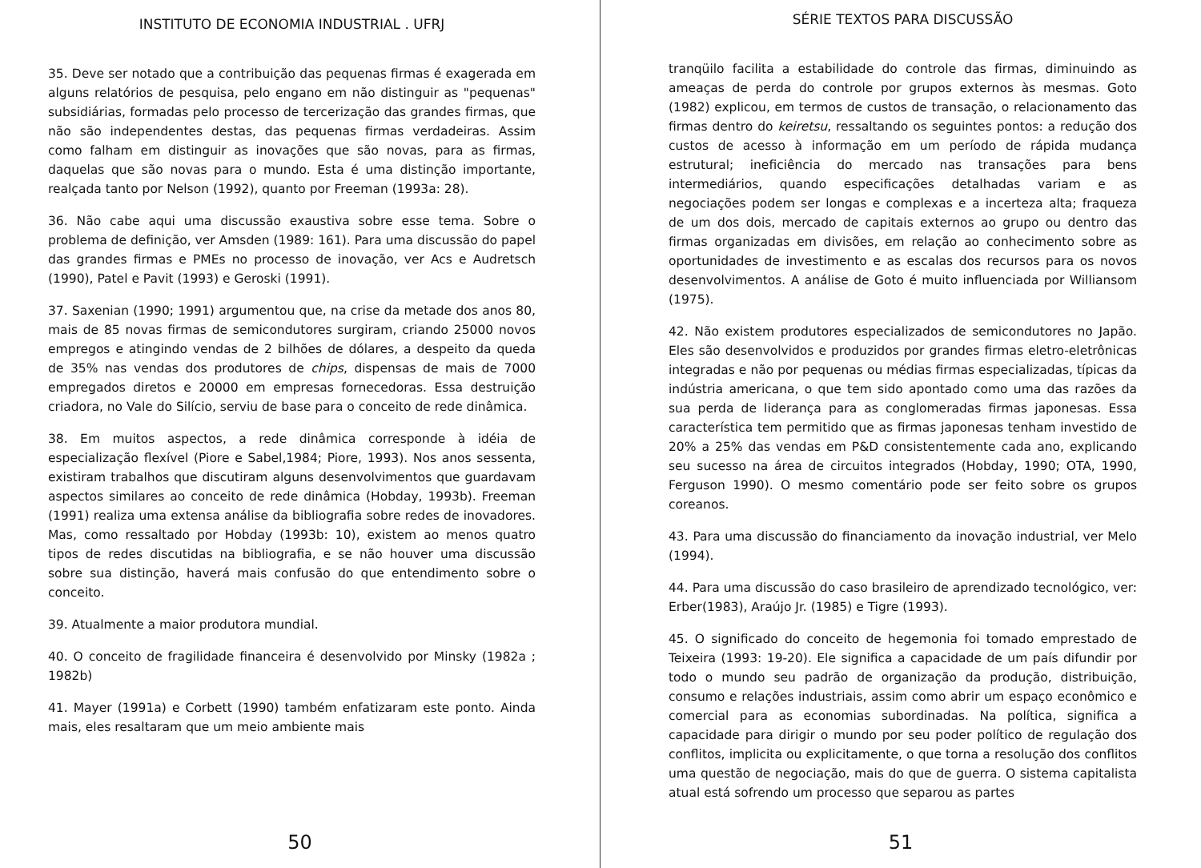INSTITUTO DE ECONOMIA INDUSTRIAL . UFRJ
35. Deve ser notado que a contribuição das pequenas firmas é exagerada em alguns relatórios de pesquisa, pelo engano em não distinguir as "pequenas" subsidiárias, formadas pelo processo de tercerização das grandes firmas, que não são independentes destas, das pequenas firmas verdadeiras. Assim como falham em distinguir as inovações que são novas, para as firmas, daquelas que são novas para o mundo. Esta é uma distinção importante, realçada tanto por Nelson (1992), quanto por Freeman (1993a: 28).
36. Não cabe aqui uma discussão exaustiva sobre esse tema. Sobre o problema de definição, ver Amsden (1989: 161). Para uma discussão do papel das grandes firmas e PMEs no processo de inovação, ver Acs e Audretsch (1990), Patel e Pavit (1993) e Geroski (1991).
37. Saxenian (1990; 1991) argumentou que, na crise da metade dos anos 80, mais de 85 novas firmas de semicondutores surgiram, criando 25000 novos empregos e atingindo vendas de 2 bilhões de dólares, a despeito da queda de 35% nas vendas dos produtores de chips, dispensas de mais de 7000 empregados diretos e 20000 em empresas fornecedoras. Essa destruição criadora, no Vale do Silício, serviu de base para o conceito de rede dinâmica.
38. Em muitos aspectos, a rede dinâmica corresponde à idéia de especialização flexível (Piore e Sabel,1984; Piore, 1993). Nos anos sessenta, existiram trabalhos que discutiram alguns desenvolvimentos que guardavam aspectos similares ao conceito de rede dinâmica (Hobday, 1993b). Freeman (1991) realiza uma extensa análise da bibliografia sobre redes de inovadores. Mas, como ressaltado por Hobday (1993b: 10), existem ao menos quatro tipos de redes discutidas na bibliografia, e se não houver uma discussão sobre sua distinção, haverá mais confusão do que entendimento sobre o conceito.
39. Atualmente a maior produtora mundial.
40. O conceito de fragilidade financeira é desenvolvido por Minsky (1982a ; 1982b)
41. Mayer (1991a) e Corbett (1990) também enfatizaram este ponto. Ainda mais, eles resaltaram que um meio ambiente mais
50
SÉRIE TEXTOS PARA DISCUSSÃO
tranqüilo facilita a estabilidade do controle das firmas, diminuindo as ameaças de perda do controle por grupos externos às mesmas. Goto (1982) explicou, em termos de custos de transação, o relacionamento das firmas dentro do keiretsu, ressaltando os seguintes pontos: a redução dos custos de acesso à informação em um período de rápida mudança estrutural; ineficiência do mercado nas transações para bens intermediários, quando especificações detalhadas variam e as negociações podem ser longas e complexas e a incerteza alta; fraqueza de um dos dois, mercado de capitais externos ao grupo ou dentro das firmas organizadas em divisões, em relação ao conhecimento sobre as oportunidades de investimento e as escalas dos recursos para os novos desenvolvimentos. A análise de Goto é muito influenciada por Williansom (1975).
42. Não existem produtores especializados de semicondutores no Japão. Eles são desenvolvidos e produzidos por grandes firmas eletro-eletrônicas integradas e não por pequenas ou médias firmas especializadas, típicas da indústria americana, o que tem sido apontado como uma das razões da sua perda de liderança para as conglomeradas firmas japonesas. Essa característica tem permitido que as firmas japonesas tenham investido de 20% a 25% das vendas em P&D consistentemente cada ano, explicando seu sucesso na área de circuitos integrados (Hobday, 1990; OTA, 1990, Ferguson 1990). O mesmo comentário pode ser feito sobre os grupos coreanos.
43. Para uma discussão do financiamento da inovação industrial, ver Melo (1994).
44. Para uma discussão do caso brasileiro de aprendizado tecnológico, ver: Erber(1983), Araújo Jr. (1985) e Tigre (1993).
45. O significado do conceito de hegemonia foi tomado emprestado de Teixeira (1993: 19-20). Ele significa a capacidade de um país difundir por todo o mundo seu padrão de organização da produção, distribuição, consumo e relações industriais, assim como abrir um espaço econômico e comercial para as economias subordinadas. Na política, significa a capacidade para dirigir o mundo por seu poder político de regulação dos conflitos, implicita ou explicitamente, o que torna a resolução dos conflitos uma questão de negociação, mais do que de guerra. O sistema capitalista atual está sofrendo um processo que separou as partes
51